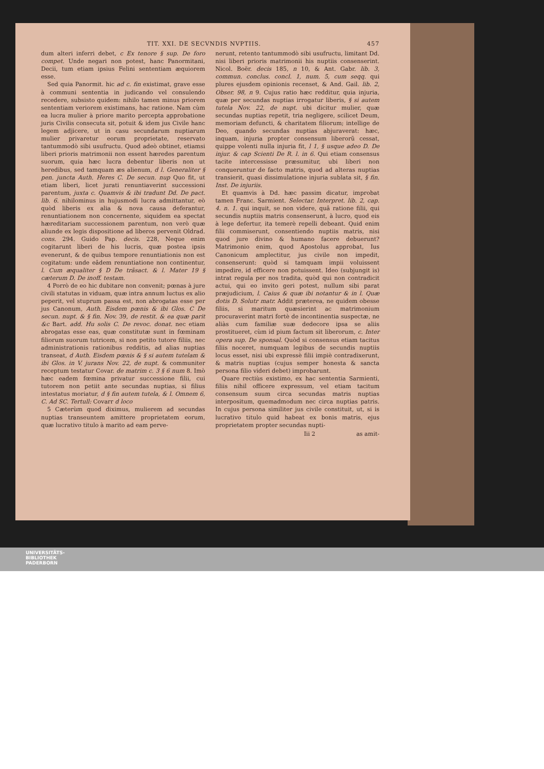TIT. XXI. DE SECVNDIS NVPTIIS. 457
dum alteri inferri debet, c Ex tenore § sup. De foro compet. Unde negari non potest, hanc Panormitani, Decii, tum etiam ipsius Felini sententiam æquiorem esse.
Sed quia Panormit. hic ad c. fin existimat, grave esse à communi sententia in judicando vel consulendo recedere, subsisto quidem: nihilo tamen minus priorem sententiam veriorem existimans, hac ratione. Nam cùm ea lucra mulier à priore marito percepta approbatione juris Civilis consecuta sit, potuit & idem jus Civile hanc legem adjicere, ut in casu secundarum nuptiarum mulier privaretur eorum proprietate, reservato tantummodò sibi usufructu. Quod adeò obtinet, etiamsi liberi prioris matrimonii non essent hæredes parentum suorum, quia hæc lucra debentur liberis non ut heredibus, sed tamquam æs alienum, d l. Generaliter § pen. juncta Auth. Heres C. De secun. nup Quo fit, ut etiam liberi, licet jurati renuntiaverint successioni parentum, juxta c. Quamvis & ibi tradunt Dd. De pact. lib. 6. nihilominus in hujusmodi lucra admittantur, eò quòd liberis ex alia & nova causa deferantur, renuntiationem non concernente, siquidem ea spectat hæreditariam successionem parentum, non verò quæ aliunde ex legis dispositione ad liberos pervenit Oldrad. cons. 294. Guido Pap. decis. 228, Neque enim cogitarunt liberi de his lucris, quæ postea ipsis evenerunt, & de quibus tempore renuntiationis non est cogitatum: unde eâdem renuntiatione non continentur, l. Cum æqualiter § D De trãsact. & l. Mater 19 § cæterum D. De inoff. testam.
4 Porrò de eo hic dubitare non convenit; pœnas à jure civili statutas in viduam, quæ intra annum luctus ex alio peperit, vel stuprum passa est, non abrogatas esse per jus Canonum, Auth. Eisdem pœnis & ibi Glos. C De secun. nupt. & § fin. Nov. 39, de restit. & ea quæ parit &c Bart. add. Hu solis C. De revoc. donat. nec etiam abrogatas esse eas, quæ constitutæ sunt in fœminam filiorum suorum tutricem, si non petito tutore filiis, nec administrationis rationibus redditis, ad alias nuptias transeat, d Auth. Eisdem pœnis & § si autem tutelam & ibi Glos. in V. jurans Nov. 22, de nupt. & communiter receptum testatur Covar. de matrim c. 3 § 6 num 8. Imò hæc eadem fœmina privatur successione filii, cui tutorem non petiit ante secundas nuptias, si filius intestatus moriatur, d § fin autem tutela, & l. Omnem 6, C. Ad SC. Tertull: Covarr d loco
5 Cæterùm quod diximus, mulierem ad secundas nuptias transeuntem amittere proprietatem eorum, quæ lucrativo titulo à marito ad eam perve-
nerunt, retento tantummodò sibi usufructu, limitant Dd. nisi liberi prioris matrimonii his nuptiis consenserint. Nicol. Boër. decis 185, n 10, & Ant. Gabr. lib. 3, commun. conclus. concl. 1, num. 5, cum seqq. qui plures ejusdem opinionis recenset, & And. Gail. lib. 2, Obser. 98, n 9. Cujus ratio hæc redditur, quia injuria, quæ per secundas nuptias irrogatur liberis, § si autem tutela Nov. 22, de nupt. ubi dicitur mulier, quæ secundas nuptias repetit, tria negligere, scilicet Deum, memoriam defuncti, & charitatem filiorum; intellige de Deo, quando secundas nuptias abjuraverat: hæc, inquam, injuria propter consensum liberorũ cessat, quippe volenti nulla injuria fit, l 1, § usque adeo D. De injur. & cap Scienti De R. l. in 6. Qui etiam consensus tacite intercessisse præsumitur, ubi liberi non conqueruntur de facto matris, quod ad alteras nuptias transierit, quasi dissimulatione injuria sublata sit, § fin. Inst. De injuriis.
Et quamvis à Dd. hæc passim dicatur, improbat tamen Franc. Sarmient. Selectar. Interpret. lib. 2, cap. 4. n. 1. qui inquit, se non videre, quâ ratione filii, qui secundis nuptiis matris consenserunt, à lucro, quod eis à lege defertur, ita temerè repelli debeant. Quid enim filii commiserunt, consentiendo nuptiis matris, nisi quod jure divino & humano facere debuerunt? Matrimonio enim, quod Apostolus approbat, Ius Canonicum amplectitur, jus civile non impedit, consenserunt: quòd si tamquam impii voluissent impedire, id efficere non potuissent. Ideo (subjungit is) intrat regula per nos tradita, quòd qui non contradicit actui, qui eo invito geri potest, nullum sibi parat præjudicium, l. Caius & quæ ibi notantur & in l. Quæ dotis D. Solutr matr. Addit præterea, ne quidem obesse filiis, si maritum quæsierint ac matrimonium procuraverint matri fortè de incontinentia suspectæ, ne aliàs cum familiæ suæ dedecore ipsa se aliis prostitueret, cùm id pium factum sit liberorum, c. Inter opera sup. De sponsal. Quòd si consensus etiam tacitus filiis noceret, numquam legibus de secundis nuptiis locus esset, nisi ubi expressè filii impiè contradixerunt, & matris nuptias (cujus semper honesta & sancta persona filio videri debet) improbarunt.
Quare rectiùs existimo, ex hac sententia Sarmienti, filiis nihil officere expressum, vel etiam tacitum consensum suum circa secundas matris nuptias interpositum, quemadmodum nec circa nuptias patris. In cujus persona similiter jus civile constituit, ut, si is lucrativo titulo quid habeat ex bonis matris, ejus proprietatem propter secundas nupti-
Iii 2 as amit-
UNIVERSITÄTS-
BIBLIOTHEK
PADERBORN